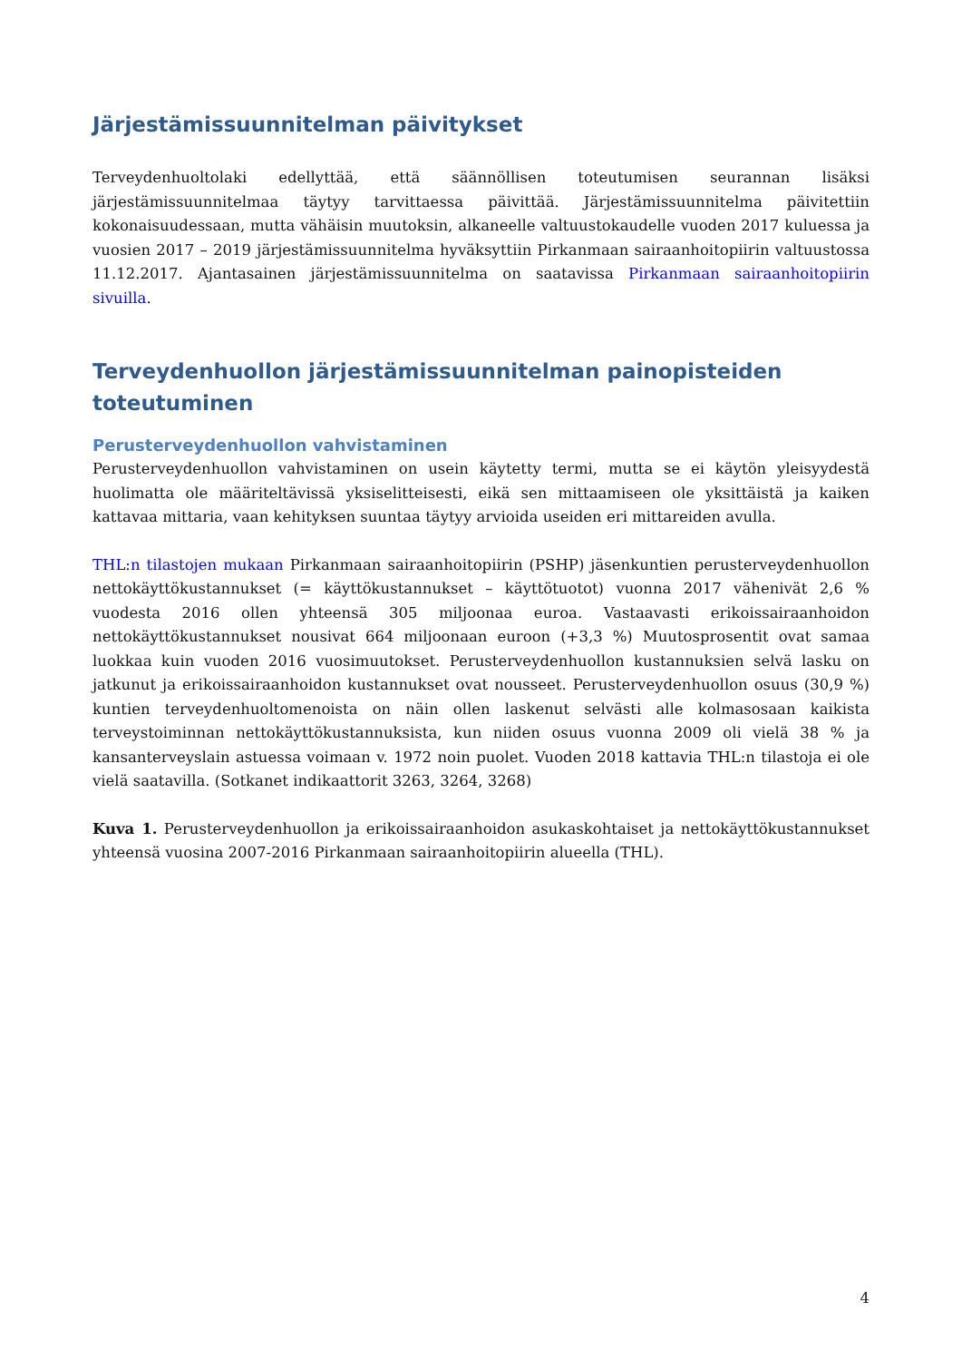Järjestämissuunnitelman päivitykset
Terveydenhuoltolaki edellyttää, että säännöllisen toteutumisen seurannan lisäksi järjestämissuunnitelmaa täytyy tarvittaessa päivittää. Järjestämissuunnitelma päivitettiin kokonaisuudessaan, mutta vähäisin muutoksin, alkaneelle valtuustokaudelle vuoden 2017 kuluessa ja vuosien 2017 – 2019 järjestämissuunnitelma hyväksyttiin Pirkanmaan sairaanhoitopiirin valtuustossa 11.12.2017. Ajantasainen järjestämissuunnitelma on saatavissa Pirkanmaan sairaanhoitopiirin sivuilla.
Terveydenhuollon järjestämissuunnitelman painopisteiden toteutuminen
Perusterveydenhuollon vahvistaminen
Perusterveydenhuollon vahvistaminen on usein käytetty termi, mutta se ei käytön yleisyydestä huolimatta ole määriteltävissä yksiselitteisesti, eikä sen mittaamiseen ole yksittäistä ja kaiken kattavaa mittaria, vaan kehityksen suuntaa täytyy arvioida useiden eri mittareiden avulla.
THL:n tilastojen mukaan Pirkanmaan sairaanhoitopiirin (PSHP) jäsenkuntien perusterveydenhuollon nettokäyttökustannukset (= käyttökustannukset – käyttötuotot) vuonna 2017 vähenivät 2,6 % vuodesta 2016 ollen yhteensä 305 miljoonaa euroa. Vastaavasti erikoissairaanhoidon nettokäyttökustannukset nousivat 664 miljoonaan euroon (+3,3 %) Muutosprosentit ovat samaa luokkaa kuin vuoden 2016 vuosimuutokset. Perusterveydenhuollon kustannuksien selvä lasku on jatkunut ja erikoissairaanhoidon kustannukset ovat nousseet. Perusterveydenhuollon osuus (30,9 %) kuntien terveydenhuoltomenoista on näin ollen laskenut selvästi alle kolmasosaan kaikista terveystoiminnan nettokäyttökustannuksista, kun niiden osuus vuonna 2009 oli vielä 38 % ja kansanterveyslain astuessa voimaan v. 1972 noin puolet. Vuoden 2018 kattavia THL:n tilastoja ei ole vielä saatavilla. (Sotkanet indikaattorit 3263, 3264, 3268)
Kuva 1. Perusterveydenhuollon ja erikoissairaanhoidon asukaskohtaiset ja nettokäyttökustannukset yhteensä vuosina 2007-2016 Pirkanmaan sairaanhoitopiirin alueella (THL).
4